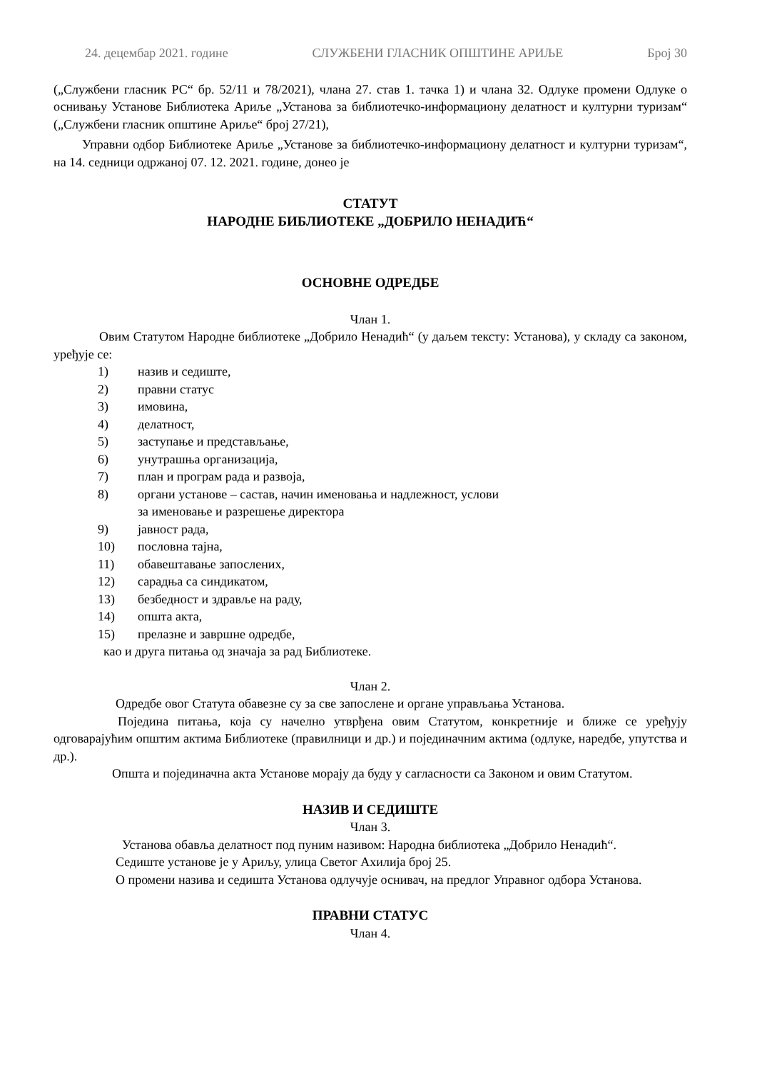24. децембар 2021. године СЛУЖБЕНИ ГЛАСНИК ОПШТИНЕ АРИЉЕ Број 30
(„Службени гласник РС“ бр. 52/11 и 78/2021), члана 27. став 1. тачка 1) и члана 32. Одлуке промени Одлуке о оснивању Установе Библиотека Ариље „Установа за библиотечко-информациону делатност и културни туризам“ („Службени гласник општине Ариље“ број 27/21),
Управни одбор Библиотеке Ариље „Установе за библиотечко-информациону делатност и културни туризам“, на 14. седници одржаној 07. 12. 2021. године, донео је
СТАТУТ
НАРОДНЕ БИБЛИОТЕКЕ „ДОБРИЛО НЕНАДИЋ“
ОСНОВНЕ ОДРЕДБЕ
Члан 1.
Овим Статутом Народне библиотеке „Добрило Ненадић“ (у даљем тексту: Установа), у складу са законом, уређује се:
1) назив и седиште,
2) правни статус
3) имовина,
4) делатност,
5) заступање и представљање,
6) унутрашња организација,
7) план и програм рада и развоја,
8) органи установе – састав, начин именовања и надлежност, услови
за именовање и разрешење директора
9) јавност рада,
10) пословна тајна,
11) обавештавање запослених,
12) сарадња са синдикатом,
13) безбедност и здравље на раду,
14) општа акта,
15) прелазне и завршне одредбе,
као и друга питања од значаја за рад Библиотеке.
Члан 2.
Одредбе овог Статута обавезне су за све запослене и органе управљања Установа.
Поједина питања, која су начелно утврђена овим Статутом, конкретније и ближе се уређују одговарајућим општим актима Библиотеке (правилници и др.) и појединачним актима (одлуке, наредбе, упутства и др.).
Општа и појединачна акта Установе морају да буду у сагласности са Законом и овим Статутом.
НАЗИВ И СЕДИШТЕ
Члан 3.
Установа обавља делатност под пуним називом: Народна библиотека „Добрило Ненадић“.
Седиште установе је у Ариљу, улица Светог Ахилија број 25.
О промени назива и седишта Установа одлучује оснивач, на предлог Управног одбора Установа.
ПРАВНИ СТАТУС
Члан 4.